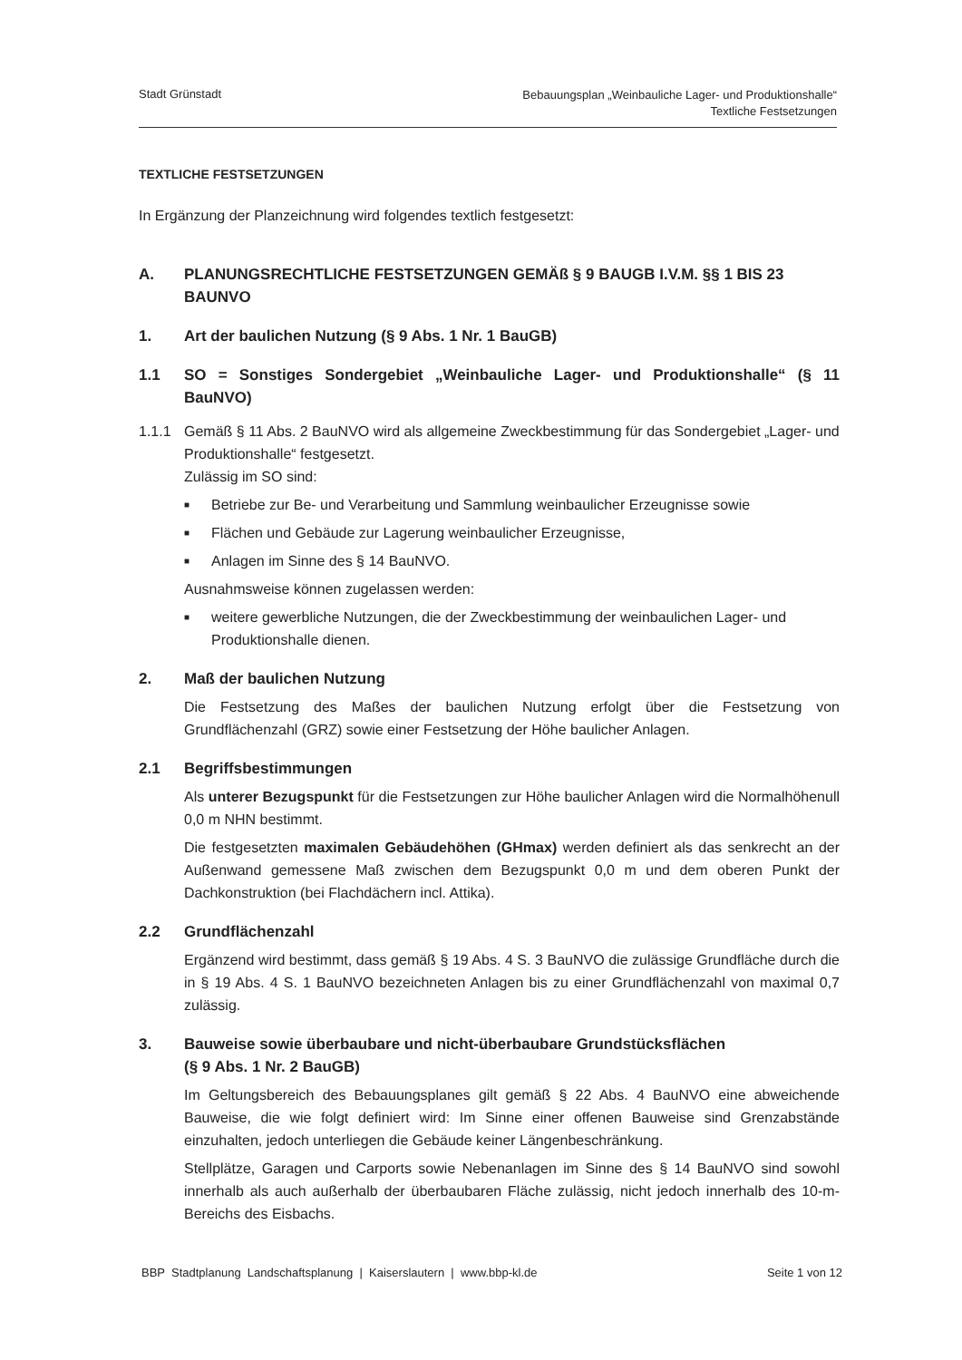Stadt Grünstadt
Bebauungsplan „Weinbauliche Lager- und Produktionshalle“
Textliche Festsetzungen
TEXTLICHE FESTSETZUNGEN
In Ergänzung der Planzeichnung wird folgendes textlich festgesetzt:
A. PLANUNGSRECHTLICHE FESTSETZUNGEN GEMÄß § 9 BAUGB I.V.M. §§ 1 BIS 23 BAUNVO
1. Art der baulichen Nutzung (§ 9 Abs. 1 Nr. 1 BauGB)
1.1 SO = Sonstiges Sondergebiet „Weinbauliche Lager- und Produktionshalle“ (§ 11 BauNVO)
1.1.1 Gemäß § 11 Abs. 2 BauNVO wird als allgemeine Zweckbestimmung für das Sondergebiet „Lager- und Produktionshalle“ festgesetzt.
Zulässig im SO sind:
■ Betriebe zur Be- und Verarbeitung und Sammlung weinbaulicher Erzeugnisse sowie
■ Flächen und Gebäude zur Lagerung weinbaulicher Erzeugnisse,
■ Anlagen im Sinne des § 14 BauNVO.
Ausnahmsweise können zugelassen werden:
■ weitere gewerbliche Nutzungen, die der Zweckbestimmung der weinbaulichen Lager- und Produktionshalle dienen.
2. Maß der baulichen Nutzung
Die Festsetzung des Maßes der baulichen Nutzung erfolgt über die Festsetzung von Grundflächenzahl (GRZ) sowie einer Festsetzung der Höhe baulicher Anlagen.
2.1 Begriffsbestimmungen
Als unterer Bezugspunkt für die Festsetzungen zur Höhe baulicher Anlagen wird die Normalhöhenull 0,0 m NHN bestimmt.
Die festgesetzten maximalen Gebäudehöhen (GHmax) werden definiert als das senkrecht an der Außenwand gemessene Maß zwischen dem Bezugspunkt 0,0 m und dem oberen Punkt der Dachkonstruktion (bei Flachdächern incl. Attika).
2.2 Grundflächenzahl
Ergänzend wird bestimmt, dass gemäß § 19 Abs. 4 S. 3 BauNVO die zulässige Grundfläche durch die in § 19 Abs. 4 S. 1 BauNVO bezeichneten Anlagen bis zu einer Grundflächenzahl von maximal 0,7 zulässig.
3. Bauweise sowie überbaubare und nicht-überbaubare Grundstücksflächen
(§ 9 Abs. 1 Nr. 2 BauGB)
Im Geltungsbereich des Bebauungsplanes gilt gemäß § 22 Abs. 4 BauNVO eine abweichende Bauweise, die wie folgt definiert wird: Im Sinne einer offenen Bauweise sind Grenzabstände einzuhalten, jedoch unterliegen die Gebäude keiner Längenbeschränkung.
Stellplätze, Garagen und Carports sowie Nebenanlagen im Sinne des § 14 BauNVO sind sowohl innerhalb als auch außerhalb der überbaubaren Fläche zulässig, nicht jedoch innerhalb des 10-m-Bereichs des Eisbachs.
BBP Stadtplanung Landschaftsplanung | Kaiserslautern | www.bbp-kl.de
Seite 1 von 12